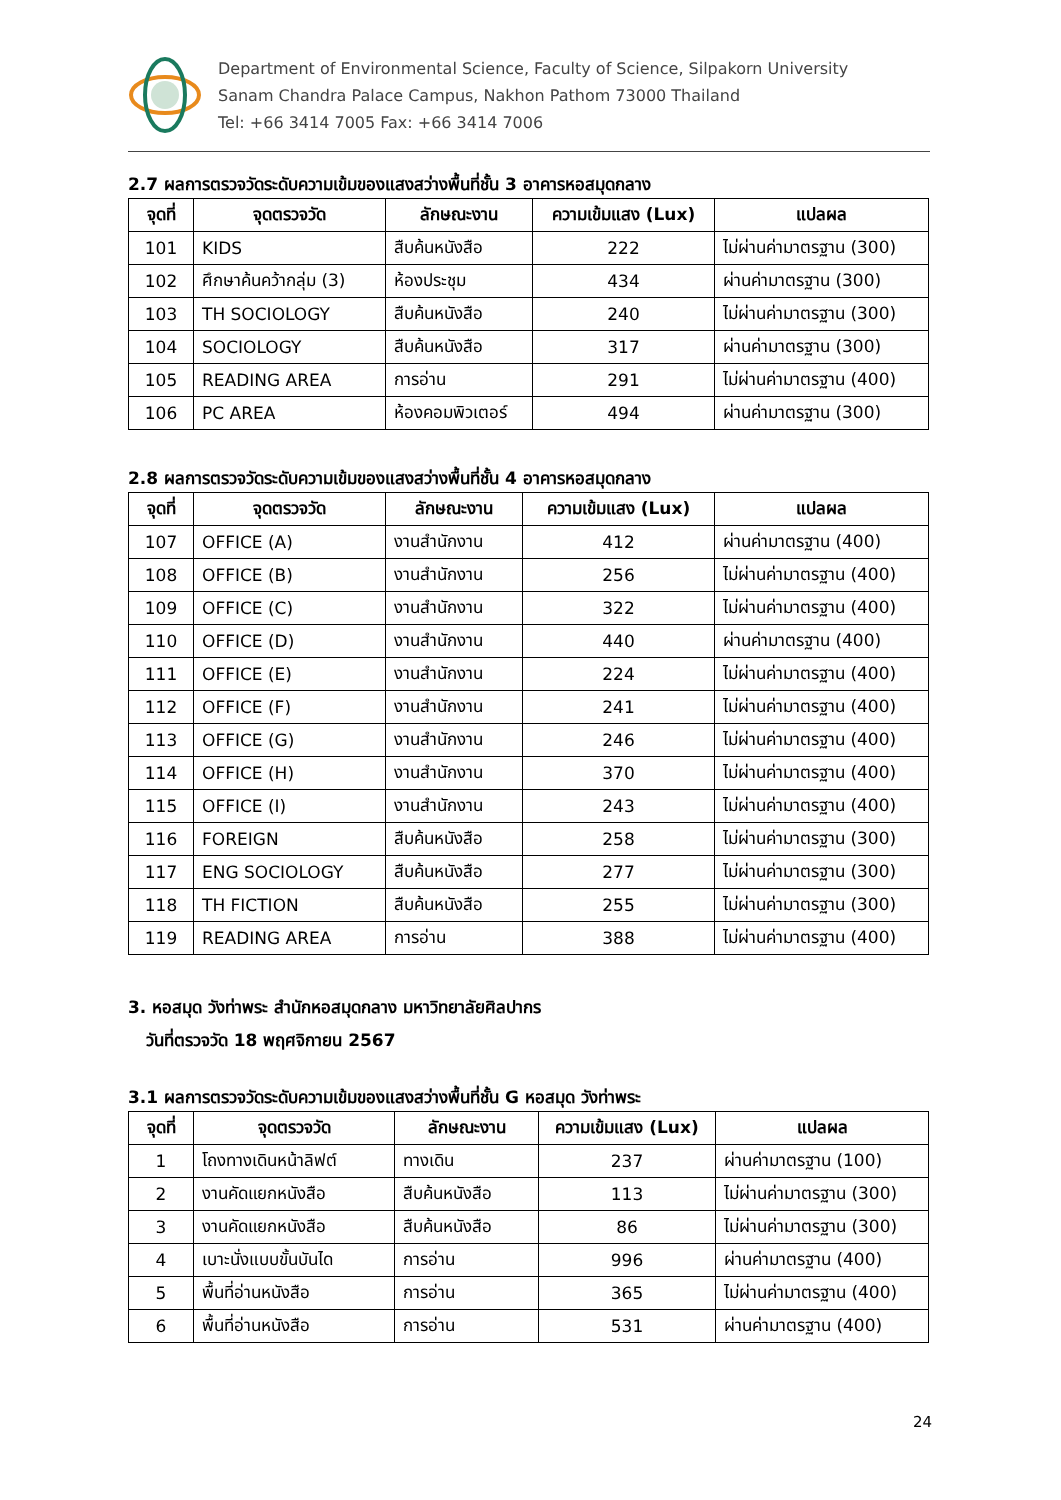Department of Environmental Science, Faculty of Science, Silpakorn University
Sanam Chandra Palace Campus, Nakhon Pathom 73000 Thailand
Tel: +66 3414 7005 Fax: +66 3414 7006
2.7 ผลการตรวจวัดระดับความเข้มของแสงสว่างพื้นที่ชั้น 3 อาคารหอสมุดกลาง
| จุดที่ | จุดตรวจวัด | ลักษณะงาน | ความเข้มแสง (Lux) | แปลผล |
| --- | --- | --- | --- | --- |
| 101 | KIDS | สืบค้นหนังสือ | 222 | ไม่ผ่านค่ามาตรฐาน (300) |
| 102 | ศึกษาค้นคว้ากลุ่ม (3) | ห้องประชุม | 434 | ผ่านค่ามาตรฐาน (300) |
| 103 | TH SOCIOLOGY | สืบค้นหนังสือ | 240 | ไม่ผ่านค่ามาตรฐาน (300) |
| 104 | SOCIOLOGY | สืบค้นหนังสือ | 317 | ผ่านค่ามาตรฐาน (300) |
| 105 | READING AREA | การอ่าน | 291 | ไม่ผ่านค่ามาตรฐาน (400) |
| 106 | PC AREA | ห้องคอมพิวเตอร์ | 494 | ผ่านค่ามาตรฐาน (300) |
2.8 ผลการตรวจวัดระดับความเข้มของแสงสว่างพื้นที่ชั้น 4 อาคารหอสมุดกลาง
| จุดที่ | จุดตรวจวัด | ลักษณะงาน | ความเข้มแสง (Lux) | แปลผล |
| --- | --- | --- | --- | --- |
| 107 | OFFICE (A) | งานสำนักงาน | 412 | ผ่านค่ามาตรฐาน (400) |
| 108 | OFFICE (B) | งานสำนักงาน | 256 | ไม่ผ่านค่ามาตรฐาน (400) |
| 109 | OFFICE (C) | งานสำนักงาน | 322 | ไม่ผ่านค่ามาตรฐาน (400) |
| 110 | OFFICE (D) | งานสำนักงาน | 440 | ผ่านค่ามาตรฐาน (400) |
| 111 | OFFICE (E) | งานสำนักงาน | 224 | ไม่ผ่านค่ามาตรฐาน (400) |
| 112 | OFFICE (F) | งานสำนักงาน | 241 | ไม่ผ่านค่ามาตรฐาน (400) |
| 113 | OFFICE (G) | งานสำนักงาน | 246 | ไม่ผ่านค่ามาตรฐาน (400) |
| 114 | OFFICE (H) | งานสำนักงาน | 370 | ไม่ผ่านค่ามาตรฐาน (400) |
| 115 | OFFICE (I) | งานสำนักงาน | 243 | ไม่ผ่านค่ามาตรฐาน (400) |
| 116 | FOREIGN | สืบค้นหนังสือ | 258 | ไม่ผ่านค่ามาตรฐาน (300) |
| 117 | ENG SOCIOLOGY | สืบค้นหนังสือ | 277 | ไม่ผ่านค่ามาตรฐาน (300) |
| 118 | TH FICTION | สืบค้นหนังสือ | 255 | ไม่ผ่านค่ามาตรฐาน (300) |
| 119 | READING AREA | การอ่าน | 388 | ไม่ผ่านค่ามาตรฐาน (400) |
3. หอสมุด วังท่าพระ สำนักหอสมุดกลาง มหาวิทยาลัยศิลปากร
วันที่ตรวจวัด 18 พฤศจิกายน 2567
3.1 ผลการตรวจวัดระดับความเข้มของแสงสว่างพื้นที่ชั้น G หอสมุด วังท่าพระ
| จุดที่ | จุดตรวจวัด | ลักษณะงาน | ความเข้มแสง (Lux) | แปลผล |
| --- | --- | --- | --- | --- |
| 1 | โถงทางเดินหน้าลิฟต์ | ทางเดิน | 237 | ผ่านค่ามาตรฐาน (100) |
| 2 | งานคัดแยกหนังสือ | สืบค้นหนังสือ | 113 | ไม่ผ่านค่ามาตรฐาน (300) |
| 3 | งานคัดแยกหนังสือ | สืบค้นหนังสือ | 86 | ไม่ผ่านค่ามาตรฐาน (300) |
| 4 | เบาะนั่งแบบขั้นบันได | การอ่าน | 996 | ผ่านค่ามาตรฐาน (400) |
| 5 | พื้นที่อ่านหนังสือ | การอ่าน | 365 | ไม่ผ่านค่ามาตรฐาน (400) |
| 6 | พื้นที่อ่านหนังสือ | การอ่าน | 531 | ผ่านค่ามาตรฐาน (400) |
24